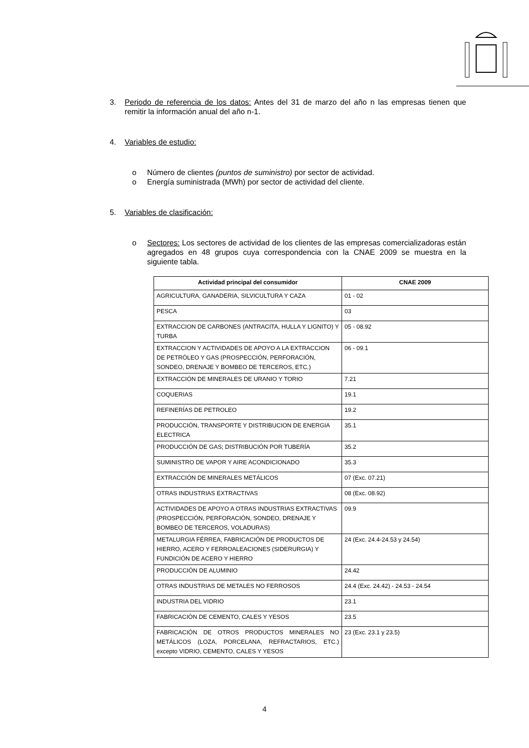3. Periodo de referencia de los datos: Antes del 31 de marzo del año n las empresas tienen que remitir la información anual del año n-1.
4. Variables de estudio:
o Número de clientes (puntos de suministro) por sector de actividad.
o Energía suministrada (MWh) por sector de actividad del cliente.
5. Variables de clasificación:
o Sectores: Los sectores de actividad de los clientes de las empresas comercializadoras están agregados en 48 grupos cuya correspondencia con la CNAE 2009 se muestra en la siguiente tabla.
| Actividad principal del consumidor | CNAE 2009 |
| --- | --- |
| AGRICULTURA, GANADERIA, SILVICULTURA Y CAZA | 01 - 02 |
| PESCA | 03 |
| EXTRACCION DE CARBONES (ANTRACITA, HULLA Y LIGNITO) Y TURBA | 05 - 08.92 |
| EXTRACCION Y ACTIVIDADES DE APOYO A LA EXTRACCION DE PETRÓLEO Y GAS (PROSPECCIÓN, PERFORACIÓN, SONDEO, DRENAJE Y BOMBEO DE TERCEROS, ETC.) | 06 - 09.1 |
| EXTRACCIÓN DE MINERALES DE URANIO Y TORIO | 7.21 |
| COQUERIAS | 19.1 |
| REFINERÍAS DE PETROLEO | 19.2 |
| PRODUCCIÓN, TRANSPORTE Y DISTRIBUCION DE ENERGIA ELECTRICA | 35.1 |
| PRODUCCIÓN DE GAS; DISTRIBUCIÓN POR TUBERÍA | 35.2 |
| SUMINISTRO DE VAPOR Y AIRE ACONDICIONADO | 35.3 |
| EXTRACCIÓN DE MINERALES METÁLICOS | 07 (Exc. 07.21) |
| OTRAS INDUSTRIAS EXTRACTIVAS | 08 (Exc. 08.92) |
| ACTIVIDADES DE APOYO A OTRAS INDUSTRIAS EXTRACTIVAS (PROSPECCIÓN, PERFORACIÓN, SONDEO, DRENAJE Y BOMBEO DE TERCEROS, VOLADURAS) | 09.9 |
| METALURGIA FÉRREA, FABRICACIÓN DE PRODUCTOS DE HIERRO, ACERO Y FERROALEACIONES (SIDERURGIA) Y FUNDICIÓN DE ACERO Y HIERRO | 24 (Exc. 24.4-24.53 y 24.54) |
| PRODUCCIÓN DE ALUMINIO | 24.42 |
| OTRAS INDUSTRIAS DE METALES NO FERROSOS | 24.4 (Exc. 24.42) - 24.53 - 24.54 |
| INDUSTRIA DEL VIDRIO | 23.1 |
| FABRICACIÓN DE CEMENTO, CALES Y YESOS | 23.5 |
| FABRICACIÓN DE OTROS PRODUCTOS MINERALES NO METÁLICOS (LOZA, PORCELANA, REFRACTARIOS, ETC.) excepto VIDRIO, CEMENTO, CALES Y YESOS | 23 (Exc. 23.1 y 23.5) |
4